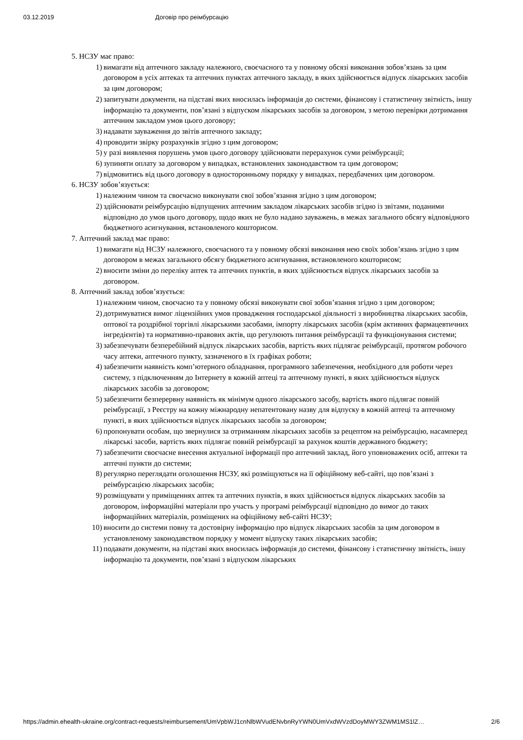03.12.2019 Договір про реімбурсацію
5. НСЗУ має право:
1) вимагати від аптечного закладу належного, своєчасного та у повному обсязі виконання зобов’язань за цим договором в усіх аптеках та аптечних пунктах аптечного закладу, в яких здійснюється відпуск лікарських засобів за цим договором;
2) запитувати документи, на підставі яких вносилась інформація до системи, фінансову і статистичну звітність, іншу інформацію та документи, пов’язані з відпуском лікарських засобів за договором, з метою перевірки дотримання аптечним закладом умов цього договору;
3) надавати зауваження до звітів аптечного закладу;
4) проводити звірку розрахунків згідно з цим договором;
5) у разі виявлення порушень умов цього договору здійснювати перерахунок суми реімбурсації;
6) зупиняти оплату за договором у випадках, встановлених законодавством та цим договором;
7) відмовитись від цього договору в односторонньому порядку у випадках, передбачених цим договором.
6. НСЗУ зобов’язується:
1) належним чином та своєчасно виконувати свої зобов’язання згідно з цим договором;
2) здійснювати реімбурсацію відпущених аптечним закладом лікарських засобів згідно із звітами, поданими відповідно до умов цього договору, щодо яких не було надано зауважень, в межах загального обсягу відповідного бюджетного асигнування, встановленого кошторисом.
7. Аптечний заклад має право:
1) вимагати від НСЗУ належного, своєчасного та у повному обсязі виконання нею своїх зобов’язань згідно з цим договором в межах загального обсягу бюджетного асигнування, встановленого кошторисом;
2) вносити зміни до переліку аптек та аптечних пунктів, в яких здійснюється відпуск лікарських засобів за договором.
8. Аптечний заклад зобов’язується:
1) належним чином, своєчасно та у повному обсязі виконувати свої зобов’язання згідно з цим договором;
2) дотримуватися вимог ліцензійних умов провадження господарської діяльності з виробництва лікарських засобів, оптової та роздрібної торгівлі лікарськими засобами, імпорту лікарських засобів (крім активних фармацевтичних інгредієнтів) та нормативно-правових актів, що регулюють питання реімбурсації та функціонування системи;
3) забезпечувати безперебійний відпуск лікарських засобів, вартість яких підлягає реімбурсації, протягом робочого часу аптеки, аптечного пункту, зазначеного в їх графіках роботи;
4) забезпечити наявність комп’ютерного обладнання, програмного забезпечення, необхідного для роботи через систему, з підключенням до Інтернету в кожній аптеці та аптечному пункті, в яких здійснюється відпуск лікарських засобів за договором;
5) забезпечити безперервну наявність як мінімум одного лікарського засобу, вартість якого підлягає повній реімбурсації, з Реєстру на кожну міжнародну непатентовану назву для відпуску в кожній аптеці та аптечному пункті, в яких здійснюється відпуск лікарських засобів за договором;
6) пропонувати особам, що звернулися за отриманням лікарських засобів за рецептом на реімбурсацію, насамперед лікарські засоби, вартість яких підлягає повній реімбурсації за рахунок коштів державного бюджету;
7) забезпечити своєчасне внесення актуальної інформації про аптечний заклад, його уповноважених осіб, аптеки та аптечні пункти до системи;
8) регулярно переглядати оголошення НСЗУ, які розміщуються на її офіційному веб-сайті, що пов’язані з реімбурсацією лікарських засобів;
9) розміщувати у приміщеннях аптек та аптечних пунктів, в яких здійснюється відпуск лікарських засобів за договором, інформаційні матеріали про участь у програмі реімбурсації відповідно до вимог до таких інформаційних матеріалів, розміщених на офіційному веб-сайті НСЗУ;
10) вносити до системи повну та достовірну інформацію про відпуск лікарських засобів за цим договором в установленому законодавством порядку у момент відпуску таких лікарських засобів;
11) подавати документи, на підставі яких вносилась інформація до системи, фінансову і статистичну звітність, іншу інформацію та документи, пов’язані з відпуском лікарських
https://admin.ehealth-ukraine.org/contract-requests/reimbursement/UmVpbWJ1cnNlbWVudENvbnRyYWN0UmVxdWVzdDoyMWY3ZWM1MS1lZ… 2/6